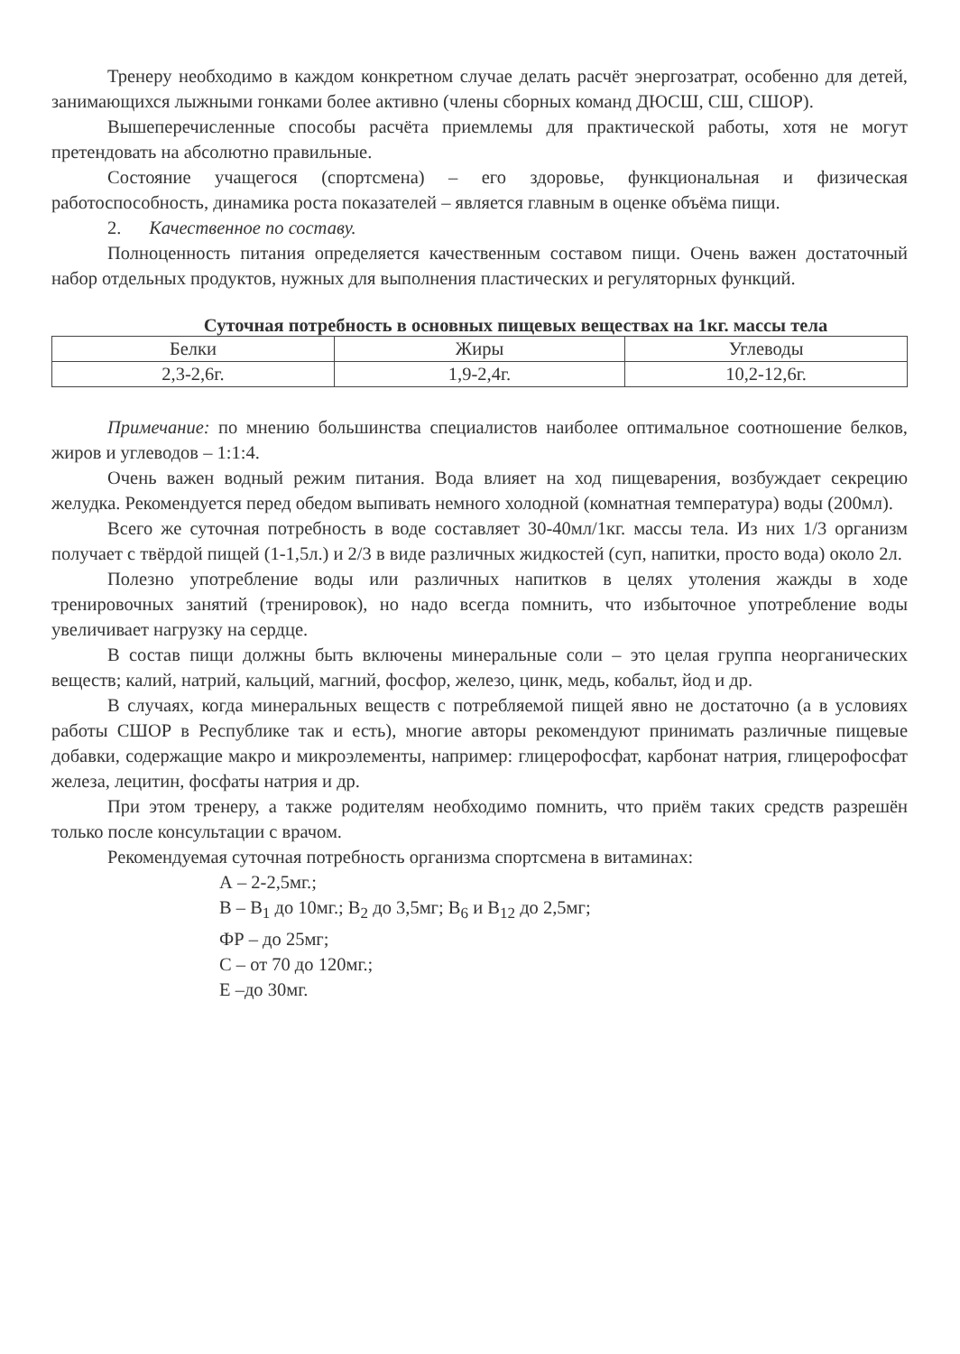Тренеру необходимо в каждом конкретном случае делать расчёт энергозатрат, особенно для детей, занимающихся лыжными гонками более активно (члены сборных команд ДЮСШ, СШ, СШОР).
Вышеперечисленные способы расчёта приемлемы для практической работы, хотя не могут претендовать на абсолютно правильные.
Состояние учащегося (спортсмена) – его здоровье, функциональная и физическая работоспособность, динамика роста показателей – является главным в оценке объёма пищи.
2. Качественное по составу.
Полноценность питания определяется качественным составом пищи. Очень важен достаточный набор отдельных продуктов, нужных для выполнения пластических и регуляторных функций.
Суточная потребность в основных пищевых веществах на 1кг. массы тела
| Белки | Жиры | Углеводы |
| 2,3-2,6г. | 1,9-2,4г. | 10,2-12,6г. |
Примечание: по мнению большинства специалистов наиболее оптимальное соотношение белков, жиров и углеводов – 1:1:4.
Очень важен водный режим питания. Вода влияет на ход пищеварения, возбуждает секрецию желудка. Рекомендуется перед обедом выпивать немного холодной (комнатная температура) воды (200мл).
Всего же суточная потребность в воде составляет 30-40мл/1кг. массы тела. Из них 1/3 организм получает с твёрдой пищей (1-1,5л.) и 2/3 в виде различных жидкостей (суп, напитки, просто вода) около 2л.
Полезно употребление воды или различных напитков в целях утоления жажды в ходе тренировочных занятий (тренировок), но надо всегда помнить, что избыточное употребление воды увеличивает нагрузку на сердце.
В состав пищи должны быть включены минеральные соли – это целая группа неорганических веществ; калий, натрий, кальций, магний, фосфор, железо, цинк, медь, кобальт, йод и др.
В случаях, когда минеральных веществ с потребляемой пищей явно не достаточно (а в условиях работы СШОР в Республике так и есть), многие авторы рекомендуют принимать различные пищевые добавки, содержащие макро и микроэлементы, например: глицерофосфат, карбонат натрия, глицерофосфат железа, лецитин, фосфаты натрия и др.
При этом тренеру, а также родителям необходимо помнить, что приём таких средств разрешён только после консультации с врачом.
Рекомендуемая суточная потребность организма спортсмена в витаминах:
А – 2-2,5мг.;
В – В<sub>1</sub> до 10мг.; В<sub>2</sub> до 3,5мг; В<sub>6</sub> и В<sub>12</sub> до 2,5мг;
ФР – до 25мг;
С – от 70 до 120мг.;
Е –до 30мг.